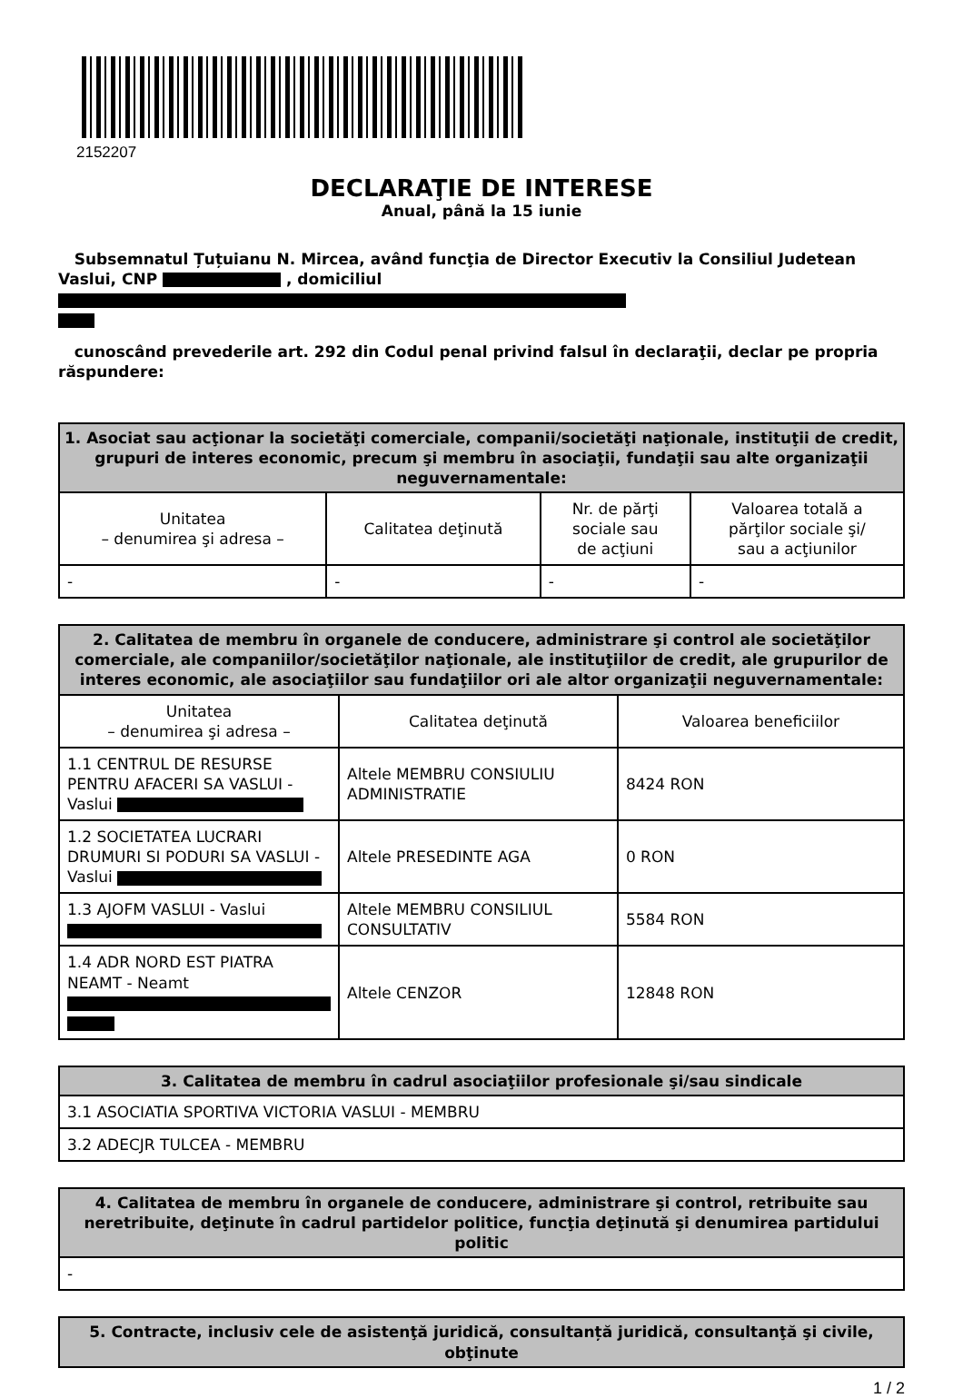2152207
DECLARAŢIE DE INTERESE
Anual, până la 15 iunie
Subsemnatul Țuțuianu N. Mircea, având funcţia de Director Executiv la Consiliul Judetean Vaslui, CNP , domiciliul
cunoscând prevederile art. 292 din Codul penal privind falsul în declaraţii, declar pe propria răspundere:
| 1. Asociat sau acţionar la societăţi comerciale, companii/societăţi naţionale, instituţii de credit, grupuri de interes economic, precum şi membru în asociaţii, fundaţii sau alte organizaţii neguvernamentale: | | | |
| --- | --- | --- | --- |
| Unitatea – denumirea şi adresa – | Calitatea deţinută | Nr. de părţi sociale sau de acţiuni | Valoarea totală a părţilor sociale şi/ sau a acţiunilor |
| - | - | - | - |
| 2. Calitatea de membru în organele de conducere, administrare şi control ale societăţilor comerciale, ale companiilor/societăţilor naţionale, ale instituţiilor de credit, ale grupurilor de interes economic, ale asociaţiilor sau fundaţiilor ori ale altor organizaţii neguvernamentale: | | |
| --- | --- | --- |
| Unitatea – denumirea şi adresa – | Calitatea deţinută | Valoarea beneficiilor |
| 1.1 CENTRUL DE RESURSE PENTRU AFACERI SA VASLUI - Vaslui | Altele MEMBRU CONSIULIU ADMINISTRATIE | 8424 RON |
| 1.2 SOCIETATEA LUCRARI DRUMURI SI PODURI SA VASLUI - Vaslui | Altele PRESEDINTE AGA | 0 RON |
| 1.3 AJOFM VASLUI - Vaslui | Altele MEMBRU CONSILIUL CONSULTATIV | 5584 RON |
| 1.4 ADR NORD EST PIATRA NEAMT - Neamt | Altele CENZOR | 12848 RON |
| 3. Calitatea de membru în cadrul asociaţiilor profesionale şi/sau sindicale |
| --- |
| 3.1 ASOCIATIA SPORTIVA VICTORIA VASLUI - MEMBRU |
| 3.2 ADECJR TULCEA - MEMBRU |
| 4. Calitatea de membru în organele de conducere, administrare şi control, retribuite sau neretribuite, deţinute în cadrul partidelor politice, funcţia deţinută şi denumirea partidului politic |
| --- |
| - |
| 5. Contracte, inclusiv cele de asistenţă juridică, consultanță juridică, consultanţă şi civile, obţinute |
| --- |
1 / 2